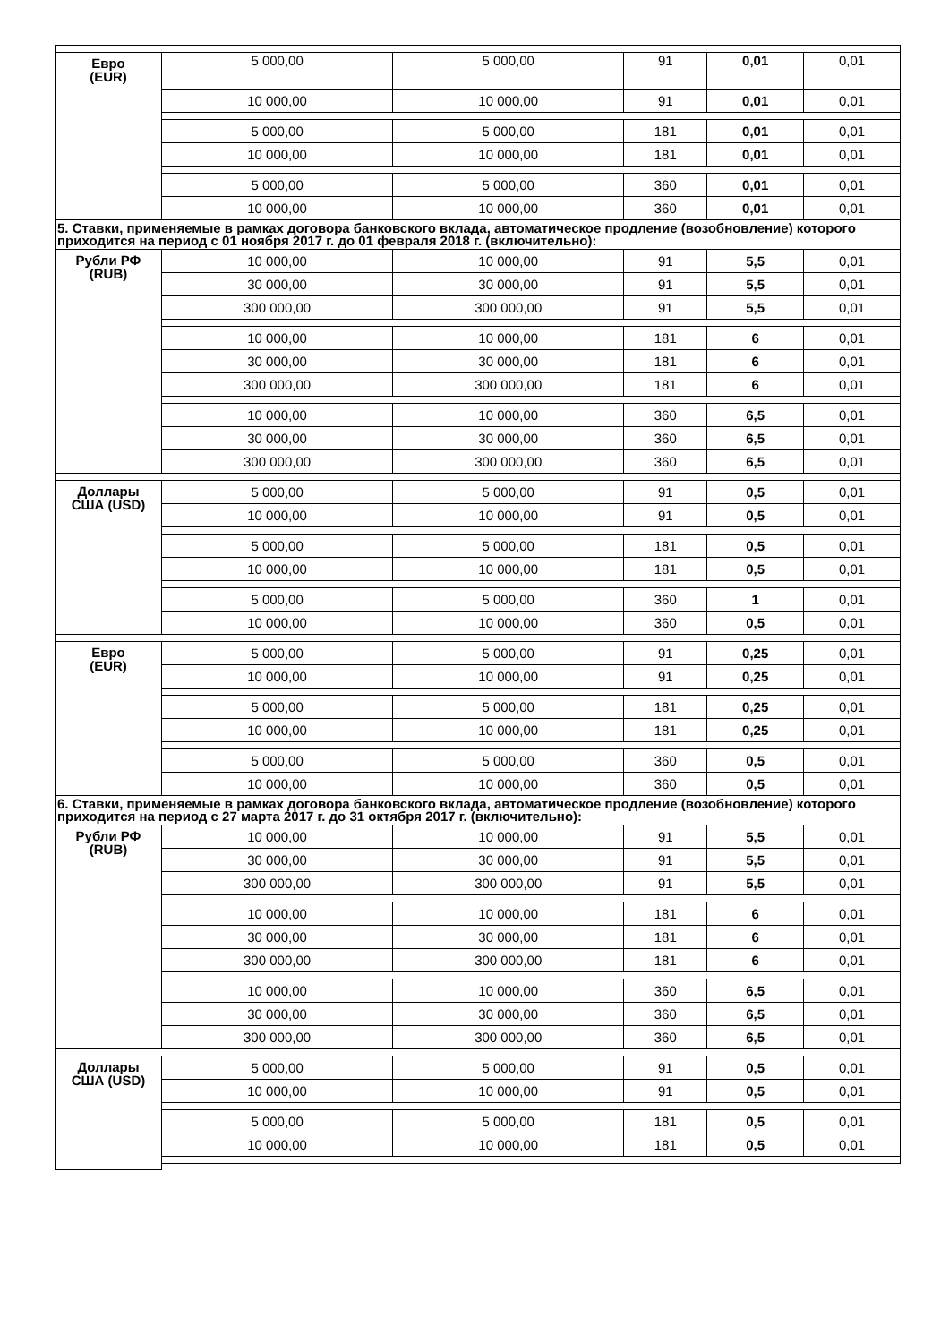| Евро (EUR) | 5 000,00 | 5 000,00 | 91 | 0,01 | 0,01 |
| | 10 000,00 | 10 000,00 | 91 | 0,01 | 0,01 |
| | 5 000,00 | 5 000,00 | 181 | 0,01 | 0,01 |
| | 10 000,00 | 10 000,00 | 181 | 0,01 | 0,01 |
| | 5 000,00 | 5 000,00 | 360 | 0,01 | 0,01 |
| | 10 000,00 | 10 000,00 | 360 | 0,01 | 0,01 |
| 5. Ставки, применяемые в рамках договора банковского вклада, автоматическое продление (возобновление) которого приходится на период с 01 ноября 2017 г. до 01 февраля 2018 г. (включительно): | | | | | |
| Рубли РФ (RUB) | 10 000,00 | 10 000,00 | 91 | 5,5 | 0,01 |
| | 30 000,00 | 30 000,00 | 91 | 5,5 | 0,01 |
| | 300 000,00 | 300 000,00 | 91 | 5,5 | 0,01 |
| | 10 000,00 | 10 000,00 | 181 | 6 | 0,01 |
| | 30 000,00 | 30 000,00 | 181 | 6 | 0,01 |
| | 300 000,00 | 300 000,00 | 181 | 6 | 0,01 |
| | 10 000,00 | 10 000,00 | 360 | 6,5 | 0,01 |
| | 30 000,00 | 30 000,00 | 360 | 6,5 | 0,01 |
| | 300 000,00 | 300 000,00 | 360 | 6,5 | 0,01 |
| Доллары США (USD) | 5 000,00 | 5 000,00 | 91 | 0,5 | 0,01 |
| | 10 000,00 | 10 000,00 | 91 | 0,5 | 0,01 |
| | 5 000,00 | 5 000,00 | 181 | 0,5 | 0,01 |
| | 10 000,00 | 10 000,00 | 181 | 0,5 | 0,01 |
| | 5 000,00 | 5 000,00 | 360 | 1 | 0,01 |
| | 10 000,00 | 10 000,00 | 360 | 0,5 | 0,01 |
| Евро (EUR) | 5 000,00 | 5 000,00 | 91 | 0,25 | 0,01 |
| | 10 000,00 | 10 000,00 | 91 | 0,25 | 0,01 |
| | 5 000,00 | 5 000,00 | 181 | 0,25 | 0,01 |
| | 10 000,00 | 10 000,00 | 181 | 0,25 | 0,01 |
| | 5 000,00 | 5 000,00 | 360 | 0,5 | 0,01 |
| | 10 000,00 | 10 000,00 | 360 | 0,5 | 0,01 |
| 6. Ставки, применяемые в рамках договора банковского вклада, автоматическое продление (возобновление) которого приходится на период с 27 марта 2017 г. до 31 октября 2017 г. (включительно): | | | | | |
| Рубли РФ (RUB) | 10 000,00 | 10 000,00 | 91 | 5,5 | 0,01 |
| | 30 000,00 | 30 000,00 | 91 | 5,5 | 0,01 |
| | 300 000,00 | 300 000,00 | 91 | 5,5 | 0,01 |
| | 10 000,00 | 10 000,00 | 181 | 6 | 0,01 |
| | 30 000,00 | 30 000,00 | 181 | 6 | 0,01 |
| | 300 000,00 | 300 000,00 | 181 | 6 | 0,01 |
| | 10 000,00 | 10 000,00 | 360 | 6,5 | 0,01 |
| | 30 000,00 | 30 000,00 | 360 | 6,5 | 0,01 |
| | 300 000,00 | 300 000,00 | 360 | 6,5 | 0,01 |
| Доллары США (USD) | 5 000,00 | 5 000,00 | 91 | 0,5 | 0,01 |
| | 10 000,00 | 10 000,00 | 91 | 0,5 | 0,01 |
| | 5 000,00 | 5 000,00 | 181 | 0,5 | 0,01 |
| | 10 000,00 | 10 000,00 | 181 | 0,5 | 0,01 |